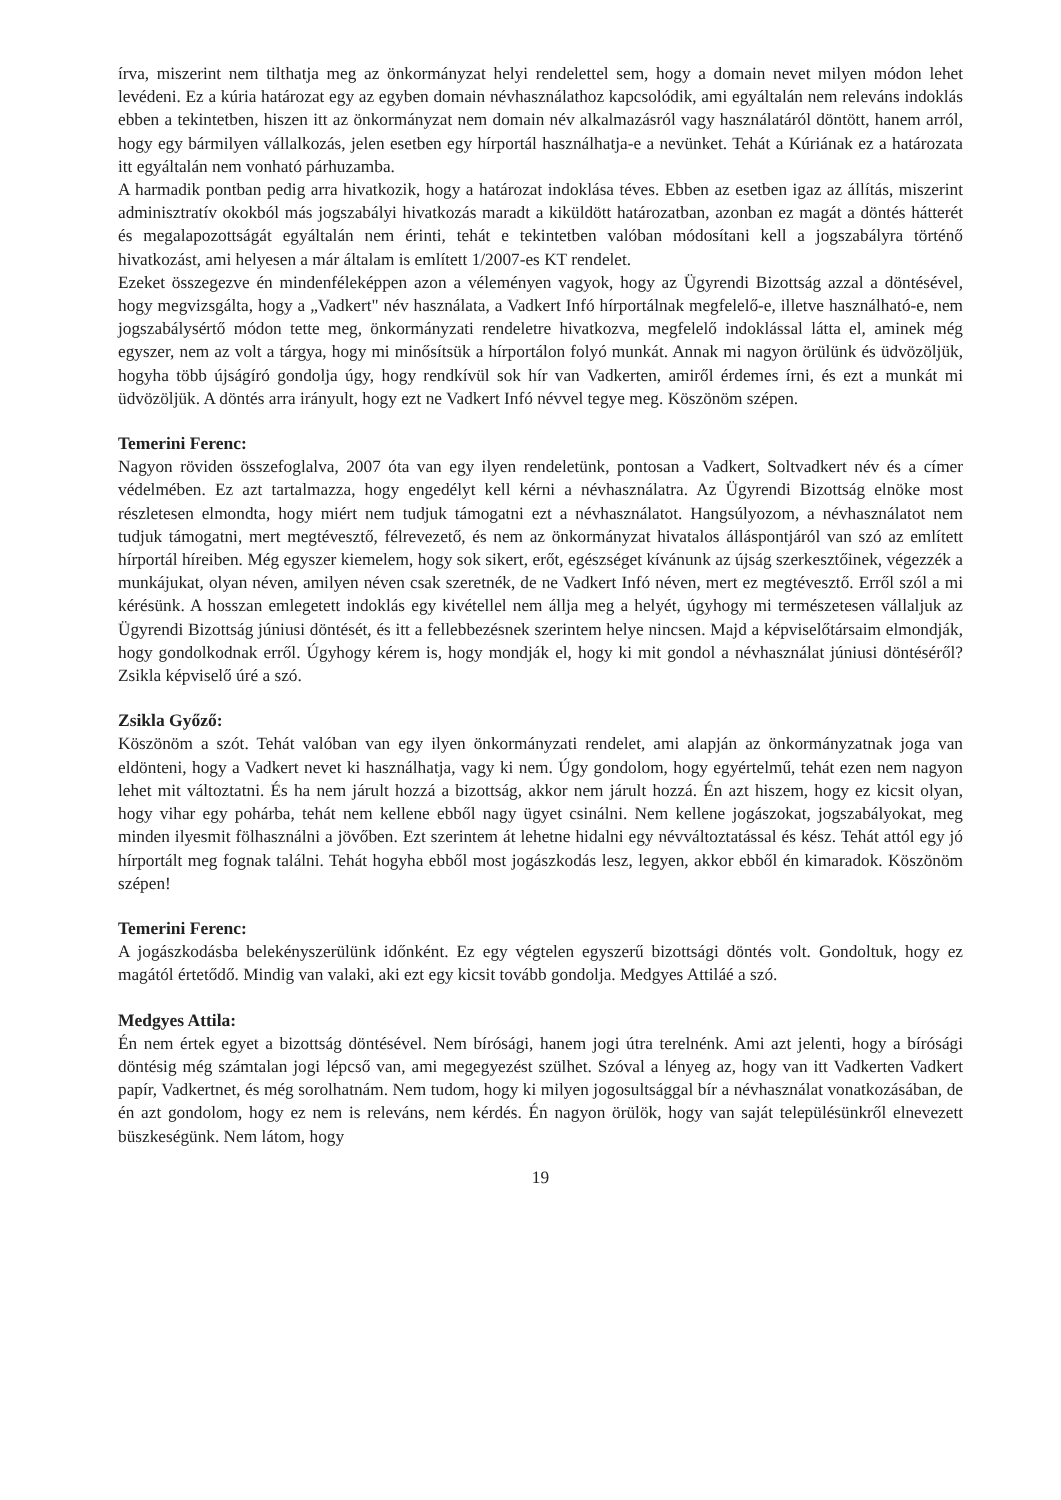írva, miszerint nem tilthatja meg az önkormányzat helyi rendelettel sem, hogy a domain nevet milyen módon lehet levédeni. Ez a kúria határozat egy az egyben domain névhasználathoz kapcsolódik, ami egyáltalán nem releváns indoklás ebben a tekintetben, hiszen itt az önkormányzat nem domain név alkalmazásról vagy használatáról döntött, hanem arról, hogy egy bármilyen vállalkozás, jelen esetben egy hírportál használhatja-e a nevünket. Tehát a Kúriának ez a határozata itt egyáltalán nem vonható párhuzamba.
A harmadik pontban pedig arra hivatkozik, hogy a határozat indoklása téves. Ebben az esetben igaz az állítás, miszerint adminisztratív okokból más jogszabályi hivatkozás maradt a kiküldött határozatban, azonban ez magát a döntés hátterét és megalapozottságát egyáltalán nem érinti, tehát e tekintetben valóban módosítani kell a jogszabályra történő hivatkozást, ami helyesen a már általam is említett 1/2007-es KT rendelet.
Ezeket összegezve én mindenféleképpen azon a véleményen vagyok, hogy az Ügyrendi Bizottság azzal a döntésével, hogy megvizsgálta, hogy a „Vadkert" név használata, a Vadkert Infó hírportálnak megfelelő-e, illetve használható-e, nem jogszabálysértő módon tette meg, önkormányzati rendeletre hivatkozva, megfelelő indoklással látta el, aminek még egyszer, nem az volt a tárgya, hogy mi minősítsük a hírportálon folyó munkát. Annak mi nagyon örülünk és üdvözöljük, hogyha több újságíró gondolja úgy, hogy rendkívül sok hír van Vadkerten, amiről érdemes írni, és ezt a munkát mi üdvözöljük. A döntés arra irányult, hogy ezt ne Vadkert Infó névvel tegye meg. Köszönöm szépen.
Temerini Ferenc:
Nagyon röviden összefoglalva, 2007 óta van egy ilyen rendeletünk, pontosan a Vadkert, Soltvadkert név és a címer védelmében. Ez azt tartalmazza, hogy engedélyt kell kérni a névhasználatra. Az Ügyrendi Bizottság elnöke most részletesen elmondta, hogy miért nem tudjuk támogatni ezt a névhasználatot. Hangsúlyozom, a névhasználatot nem tudjuk támogatni, mert megtévesztő, félrevezető, és nem az önkormányzat hivatalos álláspontjáról van szó az említett hírportál híreiben. Még egyszer kiemelem, hogy sok sikert, erőt, egészséget kívánunk az újság szerkesztőinek, végezzék a munkájukat, olyan néven, amilyen néven csak szeretnék, de ne Vadkert Infó néven, mert ez megtévesztő. Erről szól a mi kérésünk. A hosszan emlegetett indoklás egy kivétellel nem állja meg a helyét, úgyhogy mi természetesen vállaljuk az Ügyrendi Bizottság júniusi döntését, és itt a fellebbezésnek szerintem helye nincsen. Majd a képviselőtársaim elmondják, hogy gondolkodnak erről. Úgyhogy kérem is, hogy mondják el, hogy ki mit gondol a névhasználat júniusi döntéséről? Zsikla képviselő úré a szó.
Zsikla Győző:
Köszönöm a szót. Tehát valóban van egy ilyen önkormányzati rendelet, ami alapján az önkormányzatnak joga van eldönteni, hogy a Vadkert nevet ki használhatja, vagy ki nem. Úgy gondolom, hogy egyértelmű, tehát ezen nem nagyon lehet mit változtatni. És ha nem járult hozzá a bizottság, akkor nem járult hozzá. Én azt hiszem, hogy ez kicsit olyan, hogy vihar egy pohárba, tehát nem kellene ebből nagy ügyet csinálni. Nem kellene jogászokat, jogszabályokat, meg minden ilyesmit fölhasználni a jövőben. Ezt szerintem át lehetne hidalni egy névváltoztatással és kész. Tehát attól egy jó hírportált meg fognak találni. Tehát hogyha ebből most jogászkodás lesz, legyen, akkor ebből én kimaradok. Köszönöm szépen!
Temerini Ferenc:
A jogászkodásba belekényszerülünk időnként. Ez egy végtelen egyszerű bizottsági döntés volt. Gondoltuk, hogy ez magától értetődő. Mindig van valaki, aki ezt egy kicsit tovább gondolja. Medgyes Attiláé a szó.
Medgyes Attila:
Én nem értek egyet a bizottság döntésével. Nem bírósági, hanem jogi útra terelnénk. Ami azt jelenti, hogy a bírósági döntésig még számtalan jogi lépcső van, ami megegyezést szülhet. Szóval a lényeg az, hogy van itt Vadkerten Vadkert papír, Vadkertnet, és még sorolhatnám. Nem tudom, hogy ki milyen jogosultsággal bír a névhasználat vonatkozásában, de én azt gondolom, hogy ez nem is releváns, nem kérdés. Én nagyon örülök, hogy van saját településünkről elnevezett büszkeségünk. Nem látom, hogy
19